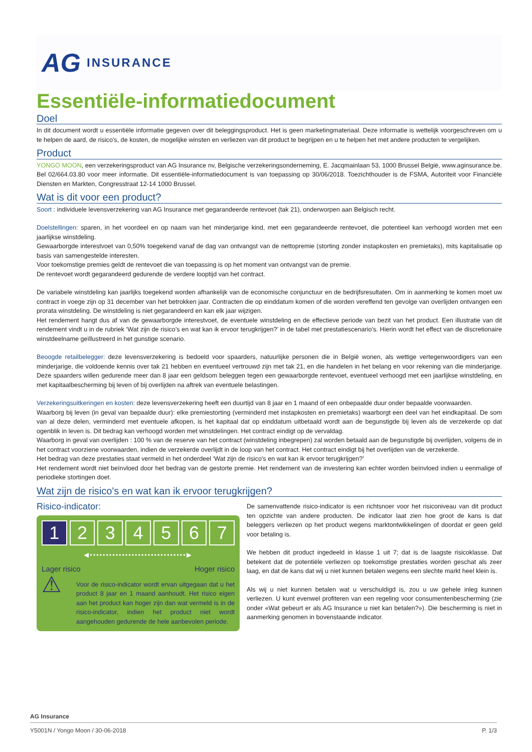AG INSURANCE
Essentiële-informatiedocument
Doel
In dit document wordt u essentiële informatie gegeven over dit beleggingsproduct. Het is geen marketingmateriaal. Deze informatie is wettelijk voorgeschreven om u te helpen de aard, de risico's, de kosten, de mogelijke winsten en verliezen van dit product te begrijpen en u te helpen het met andere producten te vergelijken.
Product
YONGO MOON, een verzekeringsproduct van AG Insurance nv, Belgische verzekeringsonderneming, E. Jacqmainlaan 53, 1000 Brussel België, www.aginsurance.be. Bel 02/664.03.80 voor meer informatie. Dit essentiële-informatiedocument is van toepassing op 30/06/2018. Toezichthouder is de FSMA, Autoriteit voor Financiële Diensten en Markten, Congresstraat 12-14 1000 Brussel.
Wat is dit voor een product?
Soort : individuele levensverzekering van AG Insurance met gegarandeerde rentevoet (tak 21), onderworpen aan Belgisch recht.
Doelstellingen: sparen, in het voordeel en op naam van het minderjarige kind, met een gegarandeerde rentevoet, die potentieel kan verhoogd worden met een jaarlijkse winstdeling.
Gewaarborgde interestvoet van 0,50% toegekend vanaf de dag van ontvangst van de nettopremie (storting zonder instapkosten en premietaks), mits kapitalisatie op basis van samengestelde interesten.
Voor toekomstige premies geldt de rentevoet die van toepassing is op het moment van ontvangst van de premie.
De rentevoet wordt gegarandeerd gedurende de verdere looptijd van het contract.
De variabele winstdeling kan jaarlijks toegekend worden afhankelijk van de economische conjunctuur en de bedrijfsresultaten. Om in aanmerking te komen moet uw contract in voege zijn op 31 december van het betrokken jaar. Contracten die op einddatum komen of die worden vereffend ten gevolge van overlijden ontvangen een prorata winstdeling. De winstdeling is niet gegarandeerd en kan elk jaar wijzigen.
Het rendement hangt dus af van de gewaarborgde interestvoet, de eventuele winstdeling en de effectieve periode van bezit van het product. Een illustratie van dit rendement vindt u in de rubriek ‘Wat zijn de risico’s en wat kan ik ervoor terugkrijgen?’ in de tabel met prestatiescenario’s. Hierin wordt het effect van de discretionaire winstdeelname geïllustreerd in het gunstige scenario.
Beoogde retailbelegger: deze levensverzekering is bedoeld voor spaarders, natuurlijke personen die in België wonen, als wettige vertegenwoordigers van een minderjarige, die voldoende kennis over tak 21 hebben en eventueel vertrouwd zijn met tak 21, en die handelen in het belang en voor rekening van die minderjarige. Deze spaarders willen gedurende meer dan 8 jaar een geldsom beleggen tegen een gewaarborgde rentevoet, eventueel verhoogd met een jaarlijkse winstdeling, en met kapitaalbescherming bij leven of bij overlijden na aftrek van eventuele belastingen.
Verzekeringsuitkeringen en kosten: deze levensverzekering heeft een duurtijd van 8 jaar en 1 maand of een onbepaalde duur onder bepaalde voorwaarden.
Waarborg bij leven (in geval van bepaalde duur): elke premiestorting (verminderd met instapkosten en premietaks) waarborgt een deel van het eindkapitaal. De som van al deze delen, verminderd met eventuele afkopen, is het kapitaal dat op einddatum uitbetaald wordt aan de begunstigde bij leven als de verzekerde op dat ogenblik in leven is. Dit bedrag kan verhoogd worden met winstdelingen. Het contract eindigt op de vervaldag.
Waarborg in geval van overlijden : 100 % van de reserve van het contract (winstdeling inbegrepen) zal worden betaald aan de begunstigde bij overlijden, volgens de in het contract voorziene voorwaarden, indien de verzekerde overlijdt in de loop van het contract. Het contract eindigt bij het overlijden van de verzekerde.
Het bedrag van deze prestaties staat vermeld in het onderdeel ‘Wat zijn de risico's en wat kan ik ervoor terugkrijgen?’
Het rendement wordt niet beïnvloed door het bedrag van de gestorte premie. Het rendement van de investering kan echter worden beïnvloed indien u eenmalige of periodieke stortingen doet.
Wat zijn de risico's en wat kan ik ervoor terugkrijgen?
Risico-indicator:
1 2 3 4 5 6 7
◀••••••••••••••••••••••••••••••▶
Lager risico Hoger risico
⚠
Voor de risico-indicator wordt ervan uitgegaan dat u het product 8 jaar en 1 maand aanhoudt. Het risico eigen aan het product kan hoger zijn dan wat vermeld is in de risico-indicator, indien het product niet wordt aangehouden gedurende de hele aanbevolen periode.
De samenvattende risico-indicator is een richtsnoer voor het risiconiveau van dit product ten opzichte van andere producten. De indicator laat zien hoe groot de kans is dat beleggers verliezen op het product wegens marktontwikkelingen of doordat er geen geld voor betaling is.
We hebben dit product ingedeeld in klasse 1 uit 7; dat is de laagste risicoklasse. Dat betekent dat de potentiële verliezen op toekomstige prestaties worden geschat als zeer laag, en dat de kans dat wij u niet kunnen betalen wegens een slechte markt heel klein is.
Als wij u niet kunnen betalen wat u verschuldigd is, zou u uw gehele inleg kunnen verliezen. U kunt evenwel profiteren van een regeling voor consumentenbescherming (zie onder «Wat gebeurt er als AG Insurance u niet kan betalen?»). Die bescherming is niet in aanmerking genomen in bovenstaande indicator.
AG Insurance
Y5001N / Yongo Moon / 30-06-2018 P. 1/3